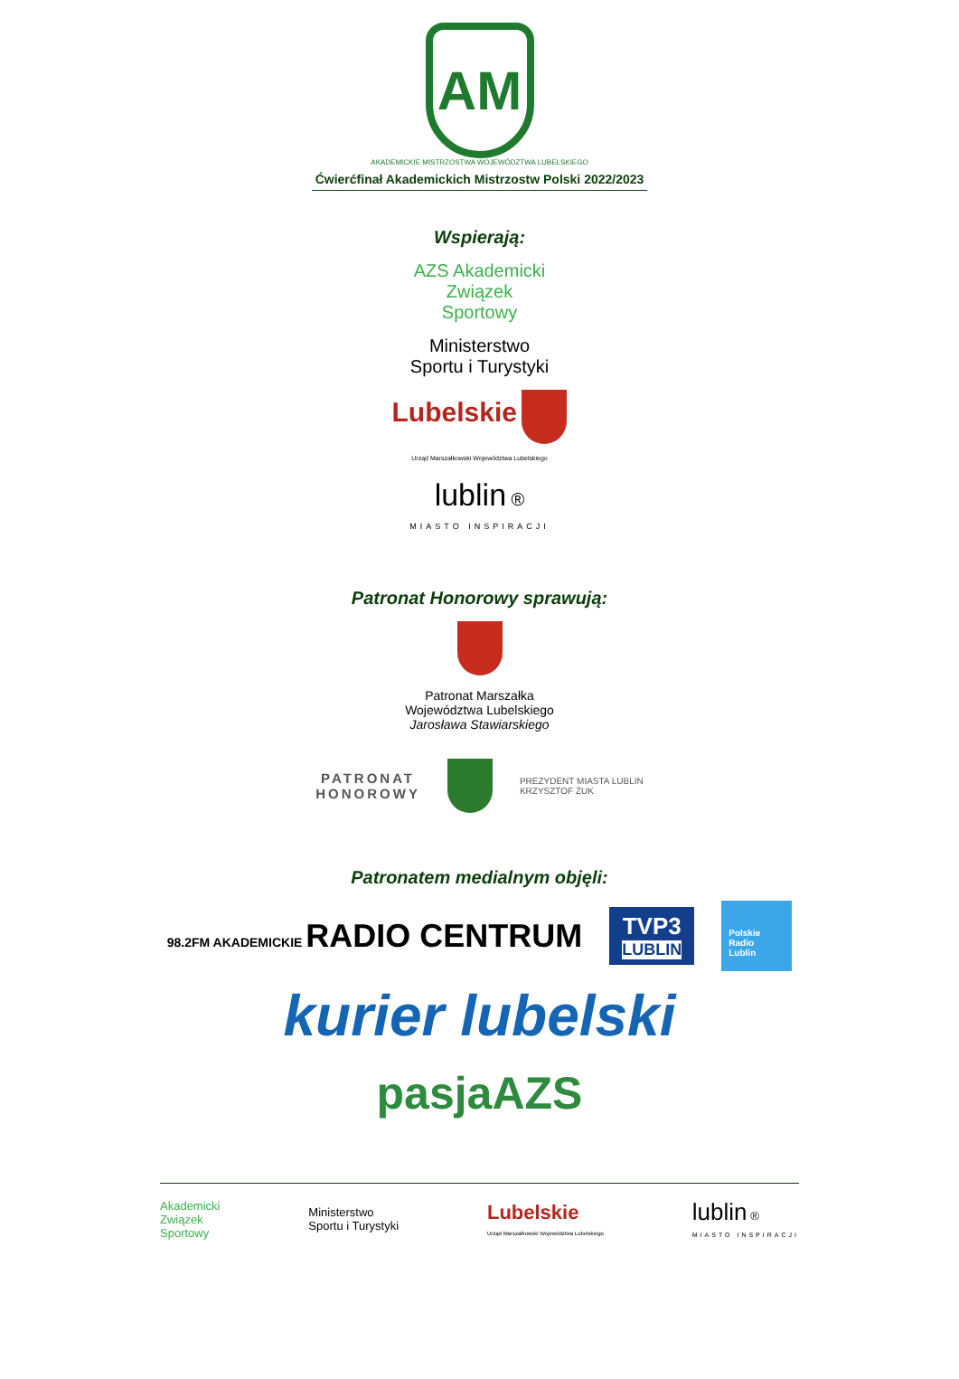AM
AKADEMICKIE MISTRZOSTWA WOJEWÓDZTWA LUBELSKIEGO
Ćwierćfinał Akademickich Mistrzostw Polski 2022/2023
Wspierają:
AZS Akademicki
Związek
Sportowy
Ministerstwo
Sportu i Turystyki
Lubelskie
Urząd Marszałkowski Województwa Lubelskiego
lublin ®
MIASTO INSPIRACJI
Patronat Honorowy sprawują:
Patronat Marszałka
Województwa Lubelskiego
Jarosława Stawiarskiego
PATRONAT
HONOROWY
PREZYDENT MIASTA LUBLIN
KRZYSZTOF ŻUK
Patronatem medialnym objęli:
98.2FM AKADEMICKIE RADIO CENTRUM
TVP3
LUBLIN
Polskie
Radio
Lublin
kurier lubelski
pasjaAZS
Akademicki
Związek
Sportowy Ministerstwo
Sportu i Turystyki Lubelskie
Urząd Marszałkowski Województwa Lubelskiego lublin ®
MIASTO INSPIRACJI